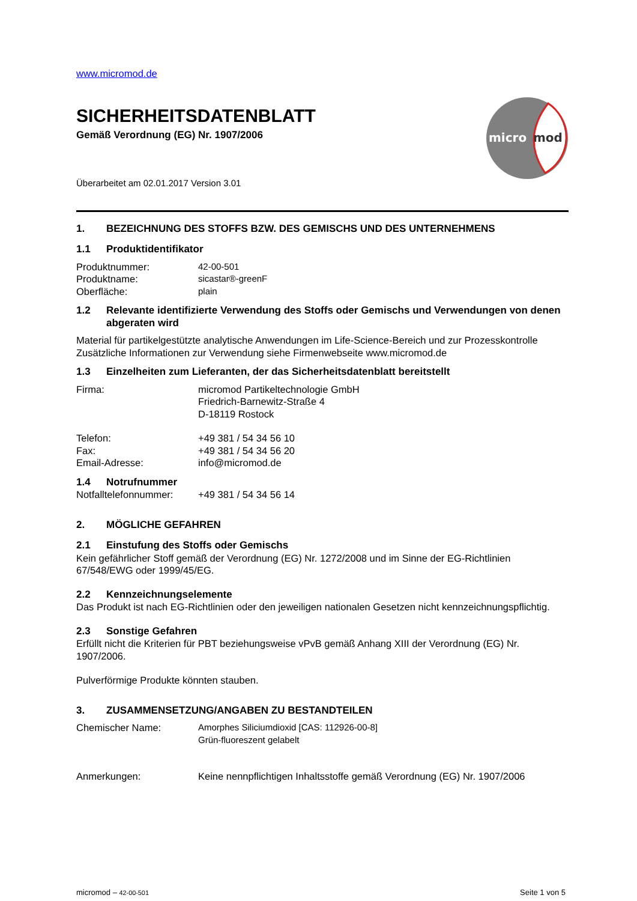micro
mod
www.micromod.de
SICHERHEITSDATENBLATT
Gemäß Verordnung (EG) Nr. 1907/2006
Überarbeitet am 02.01.2017 Version 3.01
1. BEZEICHNUNG DES STOFFS BZW. DES GEMISCHS UND DES UNTERNEHMENS
1.1 Produktidentifikator
Produktnummer: 42-00-501
Produktname: sicastar®-greenF
Oberfläche: plain
1.2 Relevante identifizierte Verwendung des Stoffs oder Gemischs und Verwendungen von denen abgeraten wird
Material für partikelgestützte analytische Anwendungen im Life-Science-Bereich und zur Prozesskontrolle
Zusätzliche Informationen zur Verwendung siehe Firmenwebseite www.micromod.de
1.3 Einzelheiten zum Lieferanten, der das Sicherheitsdatenblatt bereitstellt
Firma: micromod Partikeltechnologie GmbH
Friedrich-Barnewitz-Straße 4
D-18119 Rostock
Telefon: +49 381 / 54 34 56 10
Fax: +49 381 / 54 34 56 20
Email-Adresse: info@micromod.de
1.4 Notrufnummer
Notfalltelefonnummer:
+49 381 / 54 34 56 14
2. MÖGLICHE GEFAHREN
2.1 Einstufung des Stoffs oder Gemischs
Kein gefährlicher Stoff gemäß der Verordnung (EG) Nr. 1272/2008 und im Sinne der EG-Richtlinien 67/548/EWG oder 1999/45/EG.
2.2 Kennzeichnungselemente
Das Produkt ist nach EG-Richtlinien oder den jeweiligen nationalen Gesetzen nicht kennzeichnungspflichtig.
2.3 Sonstige Gefahren
Erfüllt nicht die Kriterien für PBT beziehungsweise vPvB gemäß Anhang XIII der Verordnung (EG) Nr. 1907/2006.
Pulverförmige Produkte könnten stauben.
3. ZUSAMMENSETZUNG/ANGABEN ZU BESTANDTEILEN
Chemischer Name: Amorphes Siliciumdioxid [CAS: 112926-00-8]
Grün-fluoreszent gelabelt
Anmerkungen: Keine nennpflichtigen Inhaltsstoffe gemäß Verordnung (EG) Nr. 1907/2006
micromod – 42-00-501 Seite 1 von 5